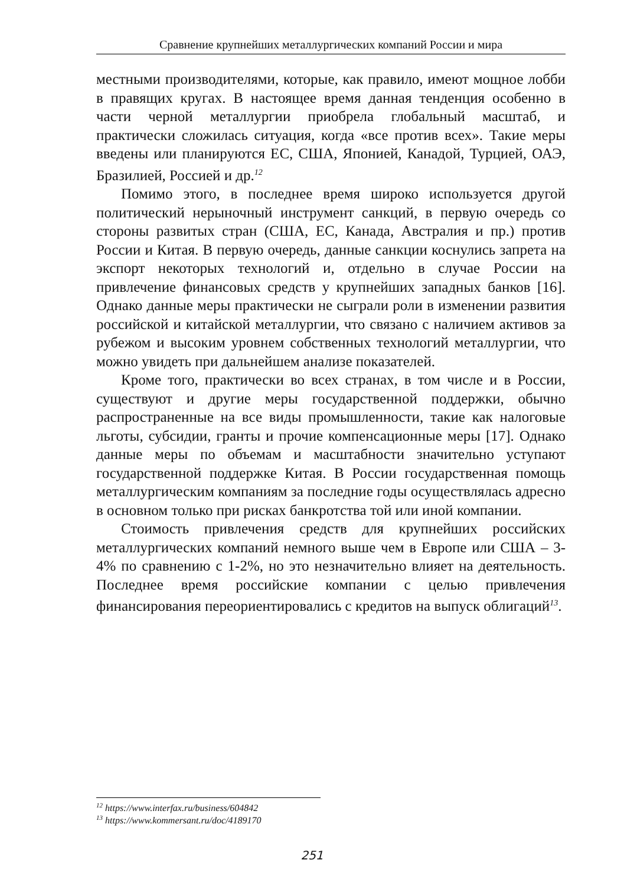Сравнение крупнейших металлургических компаний России и мира
местными производителями, которые, как правило, имеют мощное лобби в правящих кругах. В настоящее время данная тенденция особенно в части черной металлургии приобрела глобальный масштаб, и практически сложилась ситуация, когда «все против всех». Такие меры введены или планируются ЕС, США, Японией, Канадой, Турцией, ОАЭ, Бразилией, Россией и др.<sup>12</sup>
Помимо этого, в последнее время широко используется другой политический нерыночный инструмент санкций, в первую очередь со стороны развитых стран (США, ЕС, Канада, Австралия и пр.) против России и Китая. В первую очередь, данные санкции коснулись запрета на экспорт некоторых технологий и, отдельно в случае России на привлечение финансовых средств у крупнейших западных банков [16]. Однако данные меры практически не сыграли роли в изменении развития российской и китайской металлургии, что связано с наличием активов за рубежом и высоким уровнем собственных технологий металлургии, что можно увидеть при дальнейшем анализе показателей.
Кроме того, практически во всех странах, в том числе и в России, существуют и другие меры государственной поддержки, обычно распространенные на все виды промышленности, такие как налоговые льготы, субсидии, гранты и прочие компенсационные меры [17]. Однако данные меры по объемам и масштабности значительно уступают государственной поддержке Китая. В России государственная помощь металлургическим компаниям за последние годы осуществлялась адресно в основном только при рисках банкротства той или иной компании.
Стоимость привлечения средств для крупнейших российских металлургических компаний немного выше чем в Европе или США – 3-4% по сравнению с 1-2%, но это незначительно влияет на деятельность. Последнее время российские компании с целью привлечения финансирования переориентировались с кредитов на выпуск облигаций<sup>13</sup>.
<sup>12</sup> https://www.interfax.ru/business/604842
<sup>13</sup> https://www.kommersant.ru/doc/4189170
251